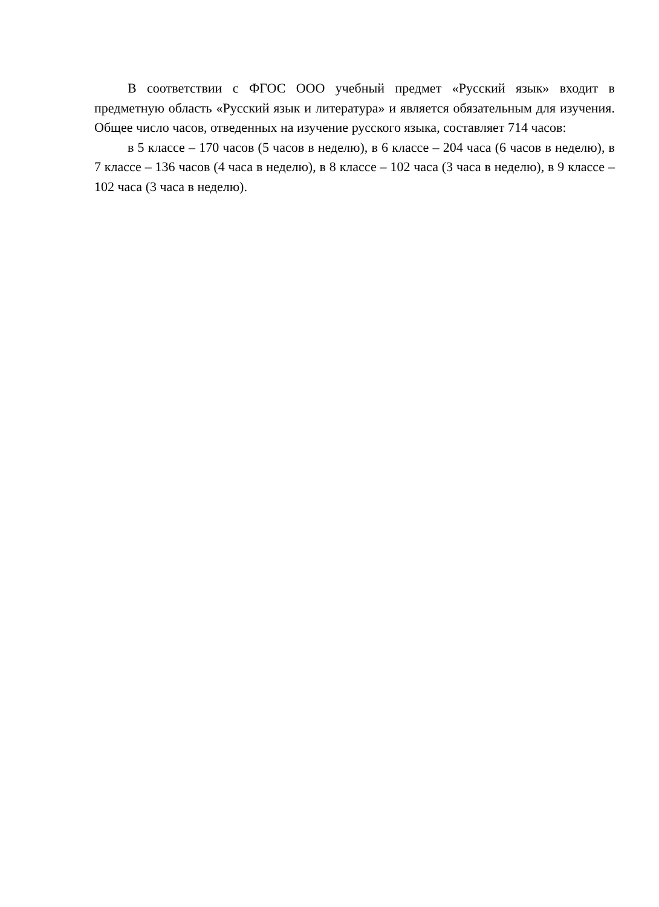В соответствии с ФГОС ООО учебный предмет «Русский язык» входит в предметную область «Русский язык и литература» и является обязательным для изучения. Общее число часов, отведенных на изучение русского языка, составляет 714 часов:
в 5 классе – 170 часов (5 часов в неделю), в 6 классе – 204 часа (6 часов в неделю), в 7 классе – 136 часов (4 часа в неделю), в 8 классе – 102 часа (3 часа в неделю), в 9 классе – 102 часа (3 часа в неделю).